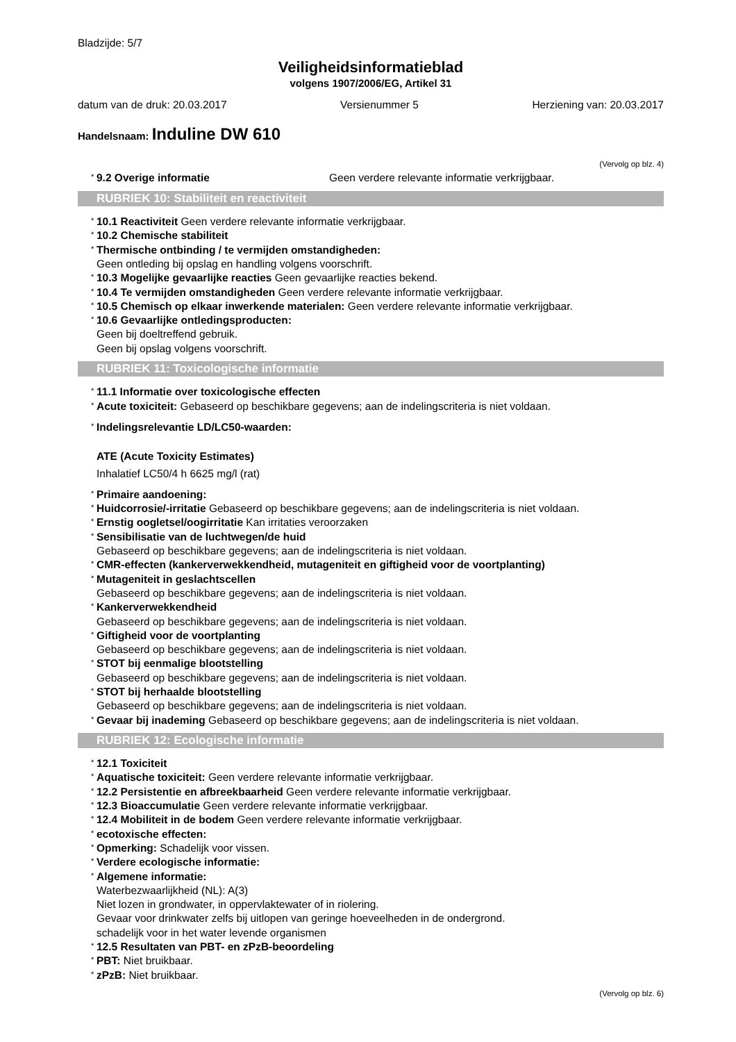Bladzijde: 5/7
Veiligheidsinformatieblad
volgens 1907/2006/EG, Artikel 31
datum van de druk: 20.03.2017 Versienummer 5 Herziening van: 20.03.2017
Handelsnaam: Induline DW 610
(Vervolg op blz. 4)
<sup>*</sup> 9.2 Overige informatie Geen verdere relevante informatie verkrijgbaar.
RUBRIEK 10: Stabiliteit en reactiviteit
<sup>*</sup> 10.1 Reactiviteit Geen verdere relevante informatie verkrijgbaar.
<sup>*</sup> 10.2 Chemische stabiliteit
<sup>*</sup> Thermische ontbinding / te vermijden omstandigheden:
Geen ontleding bij opslag en handling volgens voorschrift.
<sup>*</sup> 10.3 Mogelijke gevaarlijke reacties Geen gevaarlijke reacties bekend.
<sup>*</sup> 10.4 Te vermijden omstandigheden Geen verdere relevante informatie verkrijgbaar.
<sup>*</sup> 10.5 Chemisch op elkaar inwerkende materialen: Geen verdere relevante informatie verkrijgbaar.
<sup>*</sup> 10.6 Gevaarlijke ontledingsproducten:
Geen bij doeltreffend gebruik.
Geen bij opslag volgens voorschrift.
RUBRIEK 11: Toxicologische informatie
<sup>*</sup> 11.1 Informatie over toxicologische effecten
<sup>*</sup> Acute toxiciteit: Gebaseerd op beschikbare gegevens; aan de indelingscriteria is niet voldaan.
<sup>*</sup> Indelingsrelevantie LD/LC50-waarden:
ATE (Acute Toxicity Estimates)
Inhalatief LC50/4 h 6625 mg/l (rat)
<sup>*</sup> Primaire aandoening:
<sup>*</sup> Huidcorrosie/-irritatie Gebaseerd op beschikbare gegevens; aan de indelingscriteria is niet voldaan.
<sup>*</sup> Ernstig oogletsel/oogirritatie Kan irritaties veroorzaken
<sup>*</sup> Sensibilisatie van de luchtwegen/de huid
Gebaseerd op beschikbare gegevens; aan de indelingscriteria is niet voldaan.
<sup>*</sup> CMR-effecten (kankerverwekkendheid, mutageniteit en giftigheid voor de voortplanting)
<sup>*</sup> Mutageniteit in geslachtscellen
Gebaseerd op beschikbare gegevens; aan de indelingscriteria is niet voldaan.
<sup>*</sup> Kankerverwekkendheid
Gebaseerd op beschikbare gegevens; aan de indelingscriteria is niet voldaan.
<sup>*</sup> Giftigheid voor de voortplanting
Gebaseerd op beschikbare gegevens; aan de indelingscriteria is niet voldaan.
<sup>*</sup> STOT bij eenmalige blootstelling
Gebaseerd op beschikbare gegevens; aan de indelingscriteria is niet voldaan.
<sup>*</sup> STOT bij herhaalde blootstelling
Gebaseerd op beschikbare gegevens; aan de indelingscriteria is niet voldaan.
<sup>*</sup> Gevaar bij inademing Gebaseerd op beschikbare gegevens; aan de indelingscriteria is niet voldaan.
RUBRIEK 12: Ecologische informatie
<sup>*</sup> 12.1 Toxiciteit
<sup>*</sup> Aquatische toxiciteit: Geen verdere relevante informatie verkrijgbaar.
<sup>*</sup> 12.2 Persistentie en afbreekbaarheid Geen verdere relevante informatie verkrijgbaar.
<sup>*</sup> 12.3 Bioaccumulatie Geen verdere relevante informatie verkrijgbaar.
<sup>*</sup> 12.4 Mobiliteit in de bodem Geen verdere relevante informatie verkrijgbaar.
<sup>*</sup> ecotoxische effecten:
<sup>*</sup> Opmerking: Schadelijk voor vissen.
<sup>*</sup> Verdere ecologische informatie:
<sup>*</sup> Algemene informatie:
Waterbezwaarlijkheid (NL): A(3)
Niet lozen in grondwater, in oppervlaktewater of in riolering.
Gevaar voor drinkwater zelfs bij uitlopen van geringe hoeveelheden in de ondergrond.
schadelijk voor in het water levende organismen
<sup>*</sup> 12.5 Resultaten van PBT- en zPzB-beoordeling
<sup>*</sup> PBT: Niet bruikbaar.
<sup>*</sup> zPzB: Niet bruikbaar.
(Vervolg op blz. 6)